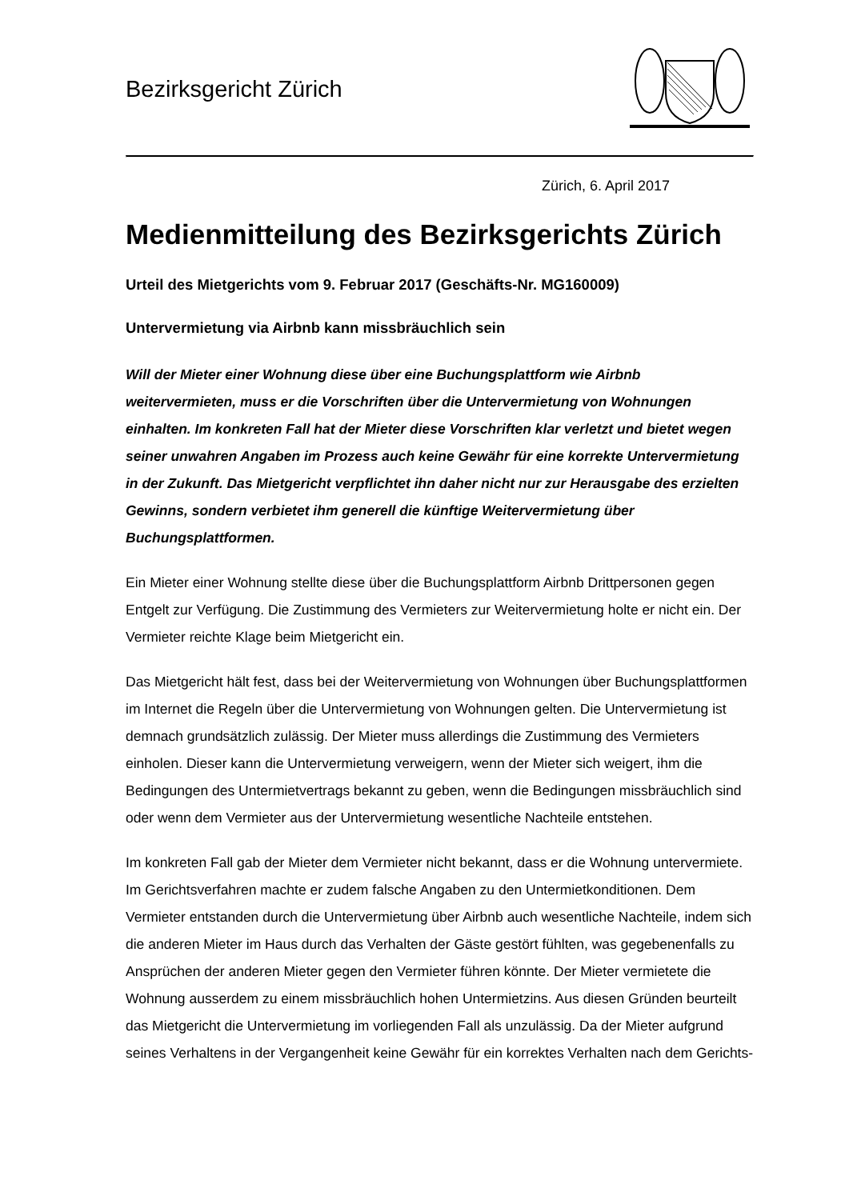Bezirksgericht Zürich
Zürich, 6. April 2017
Medienmitteilung des Bezirksgerichts Zürich
Urteil des Mietgerichts vom 9. Februar 2017 (Geschäfts-Nr. MG160009)
Untervermietung via Airbnb kann missbräuchlich sein
Will der Mieter einer Wohnung diese über eine Buchungsplattform wie Airbnb weitervermieten, muss er die Vorschriften über die Untervermietung von Wohnungen einhalten. Im konkreten Fall hat der Mieter diese Vorschriften klar verletzt und bietet wegen seiner unwahren Angaben im Prozess auch keine Gewähr für eine korrekte Untervermietung in der Zukunft. Das Mietgericht verpflichtet ihn daher nicht nur zur Herausgabe des erzielten Gewinns, sondern verbietet ihm generell die künftige Weitervermietung über Buchungsplattformen.
Ein Mieter einer Wohnung stellte diese über die Buchungsplattform Airbnb Drittpersonen gegen Entgelt zur Verfügung. Die Zustimmung des Vermieters zur Weitervermietung holte er nicht ein. Der Vermieter reichte Klage beim Mietgericht ein.
Das Mietgericht hält fest, dass bei der Weitervermietung von Wohnungen über Buchungsplattformen im Internet die Regeln über die Untervermietung von Wohnungen gelten. Die Untervermietung ist demnach grundsätzlich zulässig. Der Mieter muss allerdings die Zustimmung des Vermieters einholen. Dieser kann die Untervermietung verweigern, wenn der Mieter sich weigert, ihm die Bedingungen des Untermietvertrags bekannt zu geben, wenn die Bedingungen missbräuchlich sind oder wenn dem Vermieter aus der Untervermietung wesentliche Nachteile entstehen.
Im konkreten Fall gab der Mieter dem Vermieter nicht bekannt, dass er die Wohnung untervermiete. Im Gerichtsverfahren machte er zudem falsche Angaben zu den Untermietkonditionen. Dem Vermieter entstanden durch die Untervermietung über Airbnb auch wesentliche Nachteile, indem sich die anderen Mieter im Haus durch das Verhalten der Gäste gestört fühlten, was gegebenenfalls zu Ansprüchen der anderen Mieter gegen den Vermieter führen könnte. Der Mieter vermietete die Wohnung ausserdem zu einem missbräuchlich hohen Untermietzins. Aus diesen Gründen beurteilt das Mietgericht die Untervermietung im vorliegenden Fall als unzulässig. Da der Mieter aufgrund seines Verhaltens in der Vergangenheit keine Gewähr für ein korrektes Verhalten nach dem Gerichts-